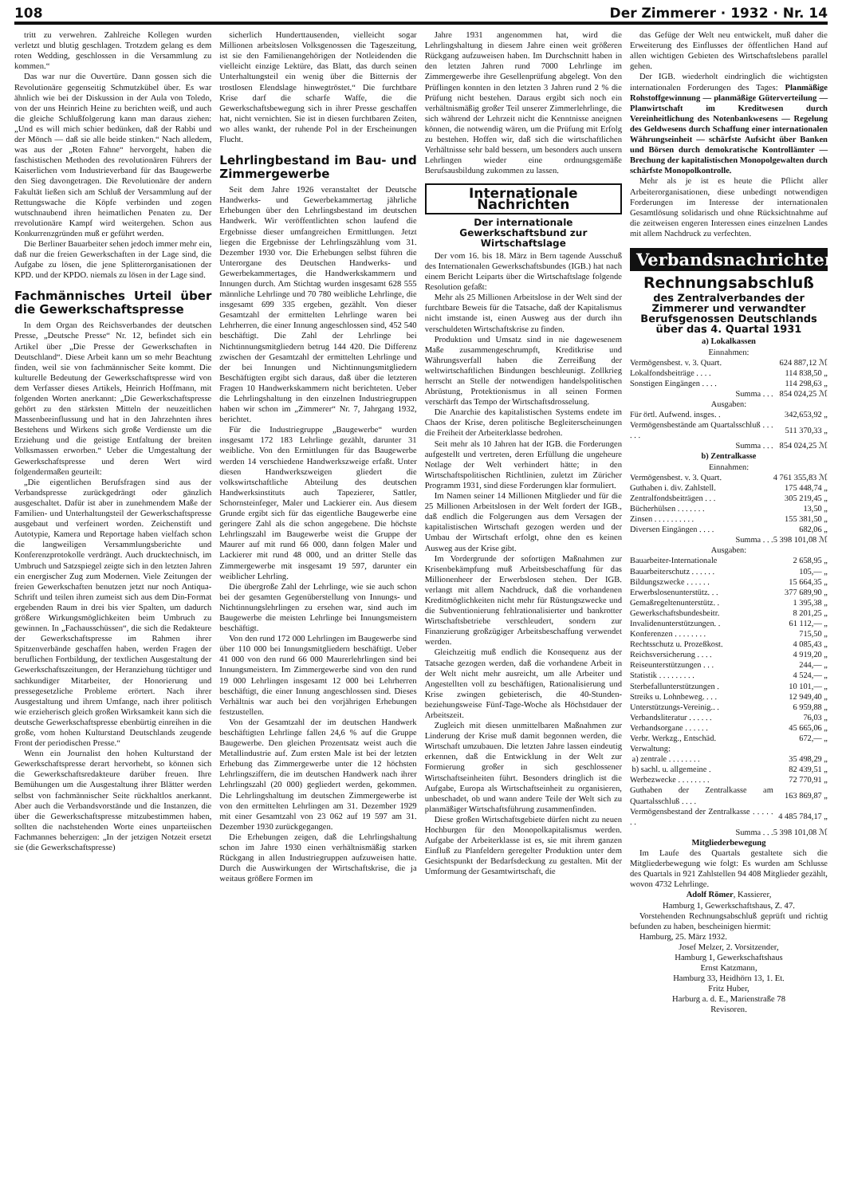108 Der Zimmerer · 1932 · Nr. 14
tritt zu verwehren. Zahlreiche Kollegen wurden verletzt und blutig geschlagen. Trotzdem gelang es dem roten Wedding, geschlossen in die Versammlung zu kommen.“
Das war nur die Ouvertüre. Dann gossen sich die Revolutionäre gegenseitig Schmutzkübel über. Es war ähnlich wie bei der Diskussion in der Aula von Toledo, von der uns Heinrich Heine zu berichten weiß, und auch die gleiche Schlußfolgerung kann man daraus ziehen: „Und es will mich schier bedünken, daß der Rabbi und der Mönch — daß sie alle beide stinken.“ Nach alledem, was aus der „Roten Fahne“ hervorgeht, haben die faschistischen Methoden des revolutionären Führers der Kaiserlichen vom Industrieverband für das Baugewerbe den Sieg davongetragen. Die Revolutionäre der andern Fakultät ließen sich am Schluß der Versammlung auf der Rettungswache die Köpfe verbinden und zogen wutschnaubend ihren heimatlichen Penaten zu. Der rrevolutionäre Kampf wird weitergehen. Schon aus Konkurrenzgründen muß er geführt werden.
Die Berliner Bauarbeiter sehen jedoch immer mehr ein, daß nur die freien Gewerkschaften in der Lage sind, die Aufgabe zu lösen, die jene Splitterorganisationen der KPD. und der KPDO. niemals zu lösen in der Lage sind.
Fachmännisches Urteil über die Gewerkschaftspresse
In dem Organ des Reichsverbandes der deutschen Presse, „Deutsche Presse“ Nr. 12, befindet sich ein Artikel über „Die Presse der Gewerkschaften in Deutschland“. Diese Arbeit kann um so mehr Beachtung finden, weil sie von fachmännischer Seite kommt. Die kulturelle Bedeutung der Gewerkschaftspresse wird von dem Verfasser dieses Artikels, Heinrich Hoffmann, mit folgenden Worten anerkannt: „Die Gewerkschaftspresse gehört zu den stärksten Mitteln der neuzeitlichen Massenbeeinflussung und hat in den Jahrzehnten ihres Bestehens und Wirkens sich große Verdienste um die Erziehung und die geistige Entfaltung der breiten Volksmassen erworben.“ Ueber die Umgestaltung der Gewerkschaftspresse und deren Wert wird folgendermaßen geurteilt:
„Die eigentlichen Berufsfragen sind aus der Verbandspresse zurückgedrängt oder gänzlich ausgeschaltet. Dafür ist aber in zunehmendem Maße der Familien- und Unterhaltungsteil der Gewerkschaftspresse ausgebaut und verfeinert worden. Zeichenstift und Autotypie, Kamera und Reportage haben vielfach schon die langweiligen Versammlungsberichte und Konferenzprotokolle verdrängt. Auch drucktechnisch, im Umbruch und Satzspiegel zeigte sich in den letzten Jahren ein energischer Zug zum Modernen. Viele Zeitungen der freien Gewerkschaften benutzen jetzt nur noch Antiqua-Schrift und teilen ihren zumeist sich aus dem Din-Format ergebenden Raum in drei bis vier Spalten, um dadurch größere Wirkungsmöglichkeiten beim Umbruch zu gewinnen. In „Fachausschüssen“, die sich die Redakteure der Gewerkschaftspresse im Rahmen ihrer Spitzenverbände geschaffen haben, werden Fragen der beruflichen Fortbildung, der textlichen Ausgestaltung der Gewerkschaftszeitungen, der Heranziehung tüchtiger und sachkundiger Mitarbeiter, der Honorierung und pressegesetzliche Probleme erörtert. Nach ihrer Ausgestaltung und ihrem Umfange, nach ihrer politisch wie erzieherisch gleich großen Wirksamkeit kann sich die deutsche Gewerkschaftspresse ebenbürtig einreihen in die große, vom hohen Kulturstand Deutschlands zeugende Front der periodischen Presse.“
Wenn ein Journalist den hohen Kulturstand der Gewerkschaftspresse derart hervorhebt, so können sich die Gewerkschaftsredakteure darüber freuen. Ihre Bemühungen um die Ausgestaltung ihrer Blätter werden selbst von fachmännischer Seite rückhaltlos anerkannt. Aber auch die Verbandsvorstände und die Instanzen, die über die Gewerkschaftspresse mitzubestimmen haben, sollten die nachstehenden Worte eines unparteiischen Fachmannes beherzigen: „In der jetzigen Notzeit ersetzt sie (die Gewerkschaftspresse)
sicherlich Hunderttausenden, vielleicht sogar Millionen arbeitslosen Volksgenossen die Tageszeitung, ist sie den Familienangehörigen der Notleidenden die vielleicht einzige Lektüre, das Blatt, das durch seinen Unterhaltungsteil ein wenig über die Bitternis der trostlosen Elendslage hinwegtröstet.“ Die furchtbare Krise darf die scharfe Waffe, die die Gewerkschaftsbewegung sich in ihrer Presse geschaffen hat, nicht vernichten. Sie ist in diesen furchtbaren Zeiten, wo alles wankt, der ruhende Pol in der Erscheinungen Flucht.
Lehrlingbestand im Bau- und Zimmergewerbe
Seit dem Jahre 1926 veranstaltet der Deutsche Handwerks- und Gewerbekammertag jährliche Erhebungen über den Lehrlingsbestand im deutschen Handwerk. Wir veröffentlichten schon laufend die Ergebnisse dieser umfangreichen Ermittlungen. Jetzt liegen die Ergebnisse der Lehrlingszählung vom 31. Dezember 1930 vor. Die Erhebungen selbst führen die Unterorgane des Deutschen Handwerks- und Gewerbekammertages, die Handwerkskammern und Innungen durch. Am Stichtag wurden insgesamt 628 555 männliche Lehrlinge und 70 780 weibliche Lehrlinge, die insgesamt 699 335 ergeben, gezählt. Von dieser Gesamtzahl der ermittelten Lehrlinge waren bei Lehrherren, die einer Innung angeschlossen sind, 452 540 beschäftigt. Die Zahl der Lehrlinge bei Nichtinnungsmitgliedern betrug 144 420. Die Differenz zwischen der Gesamtzahl der ermittelten Lehrlinge und der bei Innungen und Nichtinnungsmitgliedern Beschäftigten ergibt sich daraus, daß über die letzteren Fragen 10 Handwerkskammern nicht berichteten. Ueber die Lehrlingshaltung in den einzelnen Industriegruppen haben wir schon im „Zimmerer“ Nr. 7, Jahrgang 1932, berichtet.
Für die Industriegruppe „Baugewerbe“ wurden insgesamt 172 183 Lehrlinge gezählt, darunter 31 weibliche. Von den Ermittlungen für das Baugewerbe werden 14 verschiedene Handwerkszweige erfaßt. Unter diesen Handwerkszweigen gliedert die volkswirtschaftliche Abteilung des deutschen Handwerksinstituts auch Tapezierer, Sattler, Schornsteinfeger, Maler und Lackierer ein. Aus diesem Grunde ergibt sich für das eigentliche Baugewerbe eine geringere Zahl als die schon angegebene. Die höchste Lehrlingszahl im Baugewerbe weist die Gruppe der Maurer auf mit rund 66 000, dann folgen Maler und Lackierer mit rund 48 000, und an dritter Stelle das Zimmergewerbe mit insgesamt 19 597, darunter ein weiblicher Lehrling.
Die übergroße Zahl der Lehrlinge, wie sie auch schon bei der gesamten Gegenüberstellung von Innungs- und Nichtinnungslehrlingen zu ersehen war, sind auch im Baugewerbe die meisten Lehrlinge bei Innungsmeistern beschäftigt.
Von den rund 172 000 Lehrlingen im Baugewerbe sind über 110 000 bei Innungsmitgliedern beschäftigt. Ueber 41 000 von den rund 66 000 Maurerlehrlingen sind bei Innungsmeistern. Im Zimmergewerbe sind von den rund 19 000 Lehrlingen insgesamt 12 000 bei Lehrherren beschäftigt, die einer Innung angeschlossen sind. Dieses Verhältnis war auch bei den vorjährigen Erhebungen festzustellen.
Von der Gesamtzahl der im deutschen Handwerk beschäftigten Lehrlinge fallen 24,6 % auf die Gruppe Baugewerbe. Den gleichen Prozentsatz weist auch die Metallindustrie auf. Zum ersten Male ist bei der letzten Erhebung das Zimmergewerbe unter die 12 höchsten Lehrlingsziffern, die im deutschen Handwerk nach ihrer Lehrlingszahl (20 000) gegliedert werden, gekommen. Die Lehrlingshaltung im deutschen Zimmergewerbe ist von den ermittelten Lehrlingen am 31. Dezember 1929 mit einer Gesamtzahl von 23 062 auf 19 597 am 31. Dezember 1930 zurückgegangen.
Die Erhebungen zeigen, daß die Lehrlingshaltung schon im Jahre 1930 einen verhältnismäßig starken Rückgang in allen Industriegruppen aufzuweisen hatte. Durch die Auswirkungen der Wirtschaftskrise, die ja weitaus größere Formen im
Jahre 1931 angenommen hat, wird die Lehrlingshaltung in diesem Jahre einen weit größeren Rückgang aufzuweisen haben. Im Durchschnitt haben in den letzten Jahren rund 7000 Lehrlinge im Zimmergewerbe ihre Gesellenprüfung abgelegt. Von den Prüflingen konnten in den letzten 3 Jahren rund 2 % die Prüfung nicht bestehen. Daraus ergibt sich noch ein verhältnismäßig großer Teil unserer Zimmerlehrlinge, die sich während der Lehrzeit nicht die Kenntnisse aneignen können, die notwendig wären, um die Prüfung mit Erfolg zu bestehen. Hoffen wir, daß sich die wirtschaftlichen Verhältnisse sehr bald bessern, um besonders auch unsern Lehrlingen wieder eine ordnungsgemäße Berufsausbildung zukommen zu lassen.
Internationale Nachrichten
Der internationale Gewerkschaftsbund zur Wirtschaftslage
Der vom 16. bis 18. März in Bern tagende Ausschuß des Internationalen Gewerkschaftsbundes (IGB.) hat nach einem Bericht Leiparts über die Wirtschaftslage folgende Resolution gefaßt:
Mehr als 25 Millionen Arbeitslose in der Welt sind der furchtbare Beweis für die Tatsache, daß der Kapitalismus nicht imstande ist, einen Ausweg aus der durch ihn verschuldeten Wirtschaftskrise zu finden.
Produktion und Umsatz sind in nie dagewesenem Maße zusammengeschrumpft, Kreditkrise und Währungsverfall haben die Zerreißung der weltwirtschaftlichen Bindungen beschleunigt. Zollkrieg herrscht an Stelle der notwendigen handelspolitischen Abrüstung, Protektionismus in all seinen Formen verschärft das Tempo der Wirtschaftsdrosselung.
Die Anarchie des kapitalistischen Systems endete im Chaos der Krise, deren politische Begleiterscheinungen die Freiheit der Arbeiterklasse bedrohen.
Seit mehr als 10 Jahren hat der IGB. die Forderungen aufgestellt und vertreten, deren Erfüllung die ungeheure Notlage der Welt verhindert hätte; in den Wirtschaftspolitischen Richtlinien, zuletzt im Züricher Programm 1931, sind diese Forderungen klar formuliert.
Im Namen seiner 14 Millionen Mitglieder und für die 25 Millionen Arbeitslosen in der Welt fordert der IGB., daß endlich die Folgerungen aus dem Versagen der kapitalistischen Wirtschaft gezogen werden und der Umbau der Wirtschaft erfolgt, ohne den es keinen Ausweg aus der Krise gibt.
Im Vordergrunde der sofortigen Maßnahmen zur Krisenbekämpfung muß Arbeitsbeschaffung für das Millionenheer der Erwerbslosen stehen. Der IGB. verlangt mit allem Nachdruck, daß die vorhandenen Kreditmöglichkeiten nicht mehr für Rüstungszwecke und die Subventionierung fehlrationalisierter und bankrotter Wirtschaftsbetriebe verschleudert, sondern zur Finanzierung großzügiger Arbeitsbeschaffung verwendet werden.
Gleichzeitig muß endlich die Konsequenz aus der Tatsache gezogen werden, daß die vorhandene Arbeit in der Welt nicht mehr ausreicht, um alle Arbeiter und Angestellten voll zu beschäftigen, Rationalisierung und Krise zwingen gebieterisch, die 40-Stunden- beziehungsweise Fünf-Tage-Woche als Höchstdauer der Arbeitszeit.
Zugleich mit diesen unmittelbaren Maßnahmen zur Linderung der Krise muß damit begonnen werden, die Wirtschaft umzubauen. Die letzten Jahre lassen eindeutig erkennen, daß die Entwicklung in der Welt zur Formierung großer in sich geschlossener Wirtschaftseinheiten führt. Besonders dringlich ist die Aufgabe, Europa als Wirtschaftseinheit zu organisieren, unbeschadet, ob und wann andere Teile der Welt sich zu planmäßiger Wirtschaftsführung zusammenfinden.
Diese großen Wirtschaftsgebiete dürfen nicht zu neuen Hochburgen für den Monopolkapitalismus werden. Aufgabe der Arbeiterklasse ist es, sie mit ihrem ganzen Einfluß zu Planfeldern geregelter Produktion unter dem Gesichtspunkt der Bedarfsdeckung zu gestalten. Mit der Umformung der Gesamtwirtschaft, die
das Gefüge der Welt neu entwickelt, muß daher die Erweiterung des Einflusses der öffentlichen Hand auf allen wichtigen Gebieten des Wirtschaftslebens parallel gehen.
Der IGB. wiederholt eindringlich die wichtigsten internationalen Forderungen des Tages: Planmäßige Rohstoffgewinnung — planmäßige Güterverteilung — Planwirtschaft im Kreditwesen durch Vereinheitlichung des Notenbankwesens — Regelung des Geldwesens durch Schaffung einer internationalen Währungseinheit — schärfste Aufsicht über Banken und Börsen durch demokratische Kontrollämter — Brechung der kapitalistischen Monopolgewalten durch schärfste Monopolkontrolle.
Mehr als je ist es heute die Pflicht aller Arbeiterorganisationen, diese unbedingt notwendigen Forderungen im Interesse der internationalen Gesamtlösung solidarisch und ohne Rücksichtnahme auf die zeitweisen engeren Interessen eines einzelnen Landes mit allem Nachdruck zu verfechten.
Verbandsnachrichten
Rechnungsabschluß
des Zentralverbandes der Zimmerer und verwandter Berufsgenossen Deutschlands über das 4. Quartal 1931
a) Lokalkassen
Einnahmen:
| Vermögensbest. v. 3. Quart. | 624 887,12 ℳ |
| Lokalfondsbeiträge . . . . | 114 838,50 „ |
| Sonstigen Eingängen . . . . | 114 298,63 „ |
| Summa . . . | 854 024,25 ℳ |
| Ausgaben: | |
| Für örtl. Aufwend. insges. . | 342,653,92 „ |
| Vermögensbestände am Quartalsschluß . . . . . . | 511 370,33 „ |
| Summa . . . | 854 024,25 ℳ |
| b) Zentralkasse Einnahmen: | |
| Vermögensbest. v. 3. Quart. | 4 761 355,83 ℳ |
| Guthaben i. div. Zahlstell. | 175 448,74 „ |
| Zentralfondsbeiträgen . . . | 305 219,45 „ |
| Bücherhülsen . . . . . . . | 13,50 „ |
| Zinsen . . . . . . . . . . | 155 381,50 „ |
| Diversen Eingängen . . . . | 682,06 „ |
| Summa . . . | 5 398 101,08 ℳ |
| Ausgaben: | |
| Bauarbeiter-Internationale | 2 658,95 „ |
| Bauarbeiterschutz . . . . . . | 105,— „ |
| Bildungszwecke . . . . . . | 15 664,35 „ |
| Erwerbslosenunterstütz. . . | 377 689,90 „ |
| Gemaßregeltenunterstütz. . | 1 395,38 „ |
| Gewerkschaftsbundesbeitr. | 8 201,25 „ |
| Invalidenunterstützungen. . | 61 112,— „ |
| Konferenzen . . . . . . . . | 715,50 „ |
| Rechtsschutz u. Prozeßkost. | 4 085,43 „ |
| Reichsversicherung . . . . | 4 919,20 „ |
| Reiseunterstützungen . . . | 244,— „ |
| Statistik . . . . . . . . . | 4 524,— „ |
| Sterbefallunterstützungen . | 10 101,— „ |
| Streiks u. Lohnbeweg. . . . | 12 949,40 „ |
| Unterstützungs-Vereinig.. . | 6 959,88 „ |
| Verbandsliteratur . . . . . . | 76,03 „ |
| Verbandsorgane . . . . . . | 45 665,06 „ |
| Verbr. Werkzg., Entschäd. | 672,— „ |
| Verwaltung: | |
| a) zentrale . . . . . . . . | 35 498,29 „ |
| b) sachl. u. allgemeine . | 82 439,51 „ |
| Werbezwecke . . . . . . . . | 72 770,91 „ |
| Guthaben der Zentralkasse am Quartalsschluß . . . . | 163 869,87 „ |
| Vermögensbestand der Zentralkasse . . . . . . . | 4 485 784,17 „ |
| Summa . . . | 5 398 101,08 ℳ |
Mitgliederbewegung
Im Laufe des Quartals gestaltete sich die Mitgliederbewegung wie folgt: Es wurden am Schlusse des Quartals in 921 Zahlstellen 94 408 Mitglieder gezählt, wovon 4732 Lehrlinge.
Adolf Römer, Kassierer,
Hamburg 1, Gewerkschaftshaus, Z. 47.
Vorstehenden Rechnungsabschluß geprüft und richtig befunden zu haben, bescheinigen hiermit:
Hamburg, 25. März 1932.
Josef Melzer, 2. Vorsitzender,
Hamburg 1, Gewerkschaftshaus
Ernst Katzmann,
Hamburg 33, Heidhörn 13, 1. Et.
Fritz Huber,
Harburg a. d. E., Marienstraße 78
Revisoren.